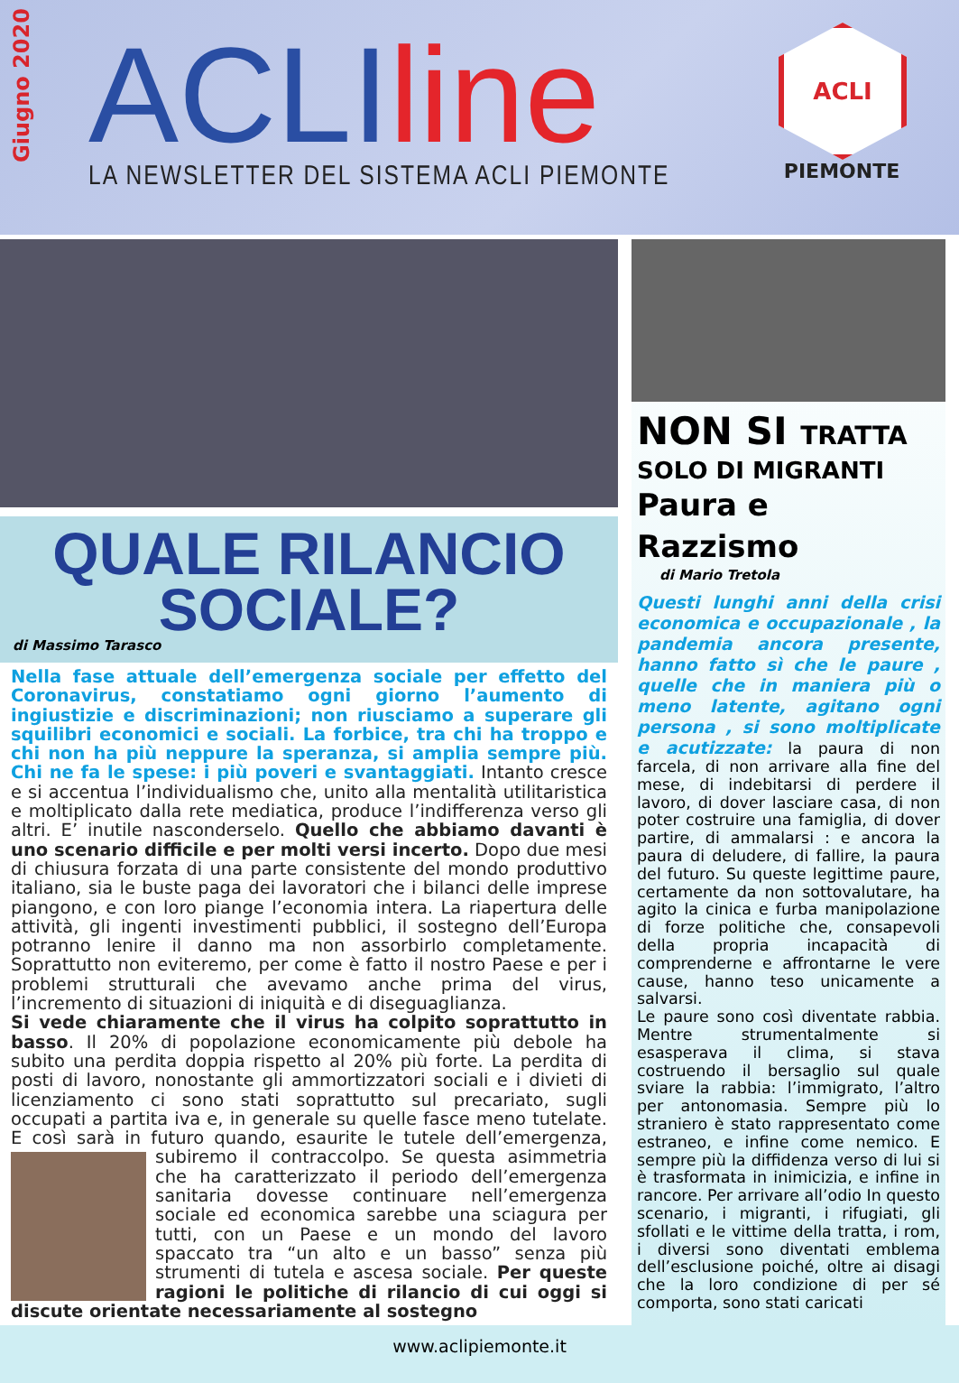Giugno 2020
ACLI line
LA NEWSLETTER DEL SISTEMA ACLI PIEMONTE
ACLI
PIEMONTE
QUALE RILANCIO
SOCIALE?
di Massimo Tarasco
Nella fase attuale dell’emergenza sociale per effetto del Coronavirus, constatiamo ogni giorno l’aumento di ingiustizie e discriminazioni; non riusciamo a superare gli squilibri economici e sociali. La forbice, tra chi ha troppo e chi non ha più neppure la speranza, si amplia sempre più. Chi ne fa le spese: i più poveri e svantaggiati. Intanto cresce e si accentua l’individualismo che, unito alla mentalità utilitaristica e moltiplicato dalla rete mediatica, produce l’indifferenza verso gli altri. E’ inutile nasconderselo. Quello che abbiamo davanti è uno scenario difficile e per molti versi incerto. Dopo due mesi di chiusura forzata di una parte consistente del mondo produttivo italiano, sia le buste paga dei lavoratori che i bilanci delle imprese piangono, e con loro piange l’economia intera. La riapertura delle attività, gli ingenti investimenti pubblici, il sostegno dell’Europa potranno lenire il danno ma non assorbirlo completamente. Soprattutto non eviteremo, per come è fatto il nostro Paese e per i problemi strutturali che avevamo anche prima del virus, l’incremento di situazioni di iniquità e di diseguaglianza.
Si vede chiaramente che il virus ha colpito soprattutto in basso. Il 20% di popolazione economicamente più debole ha subito una perdita doppia rispetto al 20% più forte. La perdita di posti di lavoro, nonostante gli ammortizzatori sociali e i divieti di licenziamento ci sono stati soprattutto sul precariato, sugli occupati a partita iva e, in generale su quelle fasce meno tutelate. E così sarà in futuro quando, esaurite le tutele dell’emergenza, subiremo il contraccolpo. Se questa asimmetria che ha caratterizzato il periodo dell’emergenza sanitaria dovesse continuare nell’emergenza sociale ed economica sarebbe una sciagura per tutti, con un Paese e un mondo del lavoro spaccato tra “un alto e un basso” senza più strumenti di tutela e ascesa sociale. Per queste ragioni le politiche di rilancio di cui oggi si discute orientate necessariamente al sostegno
NON SI TRATTA
SOLO DI MIGRANTI
Paura e Razzismo
di Mario Tretola
Questi lunghi anni della crisi economica e occupazionale , la pandemia ancora presente, hanno fatto sì che le paure , quelle che in maniera più o meno latente, agitano ogni persona , si sono moltiplicate e acutizzate: la paura di non farcela, di non arrivare alla fine del mese, di indebitarsi di perdere il lavoro, di dover lasciare casa, di non poter costruire una famiglia, di dover partire, di ammalarsi : e ancora la paura di deludere, di fallire, la paura del futuro. Su queste legittime paure, certamente da non sottovalutare, ha agito la cinica e furba manipolazione di forze politiche che, consapevoli della propria incapacità di comprenderne e affrontarne le vere cause, hanno teso unicamente a salvarsi.
Le paure sono così diventate rabbia. Mentre strumentalmente si esasperava il clima, si stava costruendo il bersaglio sul quale sviare la rabbia: l’immigrato, l’altro per antonomasia. Sempre più lo straniero è stato rappresentato come estraneo, e infine come nemico. E sempre più la diffidenza verso di lui si è trasformata in inimicizia, e infine in rancore. Per arrivare all’odio In questo scenario, i migranti, i rifugiati, gli sfollati e le vittime della tratta, i rom, i diversi sono diventati emblema dell’esclusione poiché, oltre ai disagi che la loro condizione di per sé comporta, sono stati caricati
www.aclipiemonte.it